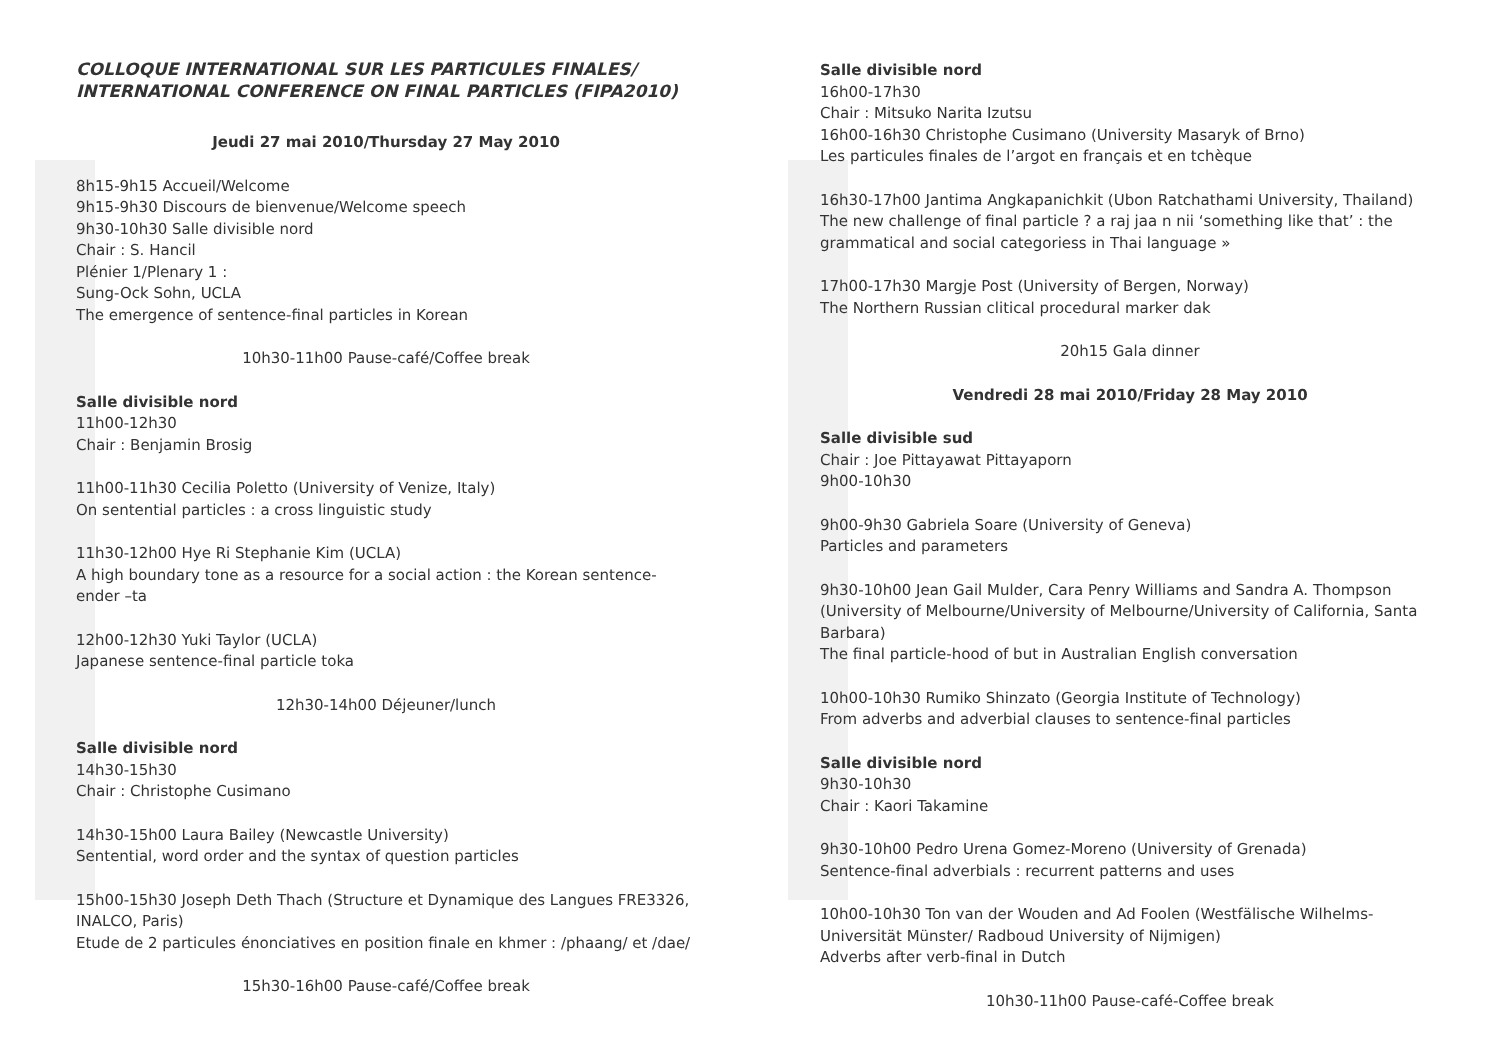COLLOQUE INTERNATIONAL SUR LES PARTICULES FINALES/
INTERNATIONAL CONFERENCE ON FINAL PARTICLES (FIPA2010)
Jeudi 27 mai 2010/Thursday 27 May 2010
8h15-9h15 Accueil/Welcome
9h15-9h30 Discours de bienvenue/Welcome speech
9h30-10h30 Salle divisible nord
Chair : S. Hancil
Plénier 1/Plenary 1 :
Sung-Ock Sohn, UCLA
The emergence of sentence-final particles in Korean
10h30-11h00 Pause-café/Coffee break
Salle divisible nord
11h00-12h30
Chair : Benjamin Brosig
11h00-11h30 Cecilia Poletto (University of Venize, Italy)
On sentential particles : a cross linguistic study
11h30-12h00 Hye Ri Stephanie Kim (UCLA)
A high boundary tone as a resource for a social action : the Korean sentence-ender –ta
12h00-12h30 Yuki Taylor (UCLA)
Japanese sentence-final particle toka
12h30-14h00 Déjeuner/lunch
Salle divisible nord
14h30-15h30
Chair : Christophe Cusimano
14h30-15h00 Laura Bailey (Newcastle University)
Sentential, word order and the syntax of question particles
15h00-15h30 Joseph Deth Thach (Structure et Dynamique des Langues FRE3326, INALCO, Paris)
Etude de 2 particules énonciatives en position finale en khmer : /phaang/ et /dae/
15h30-16h00 Pause-café/Coffee break
Salle divisible nord
16h00-17h30
Chair : Mitsuko Narita Izutsu
16h00-16h30 Christophe Cusimano (University Masaryk of Brno)
Les particules finales de l’argot en français et en tchèque
16h30-17h00 Jantima Angkapanichkit (Ubon Ratchathami University, Thailand)
The new challenge of final particle ? a raj jaa n nii ‘something like that’ : the grammatical and social categoriess in Thai language »
17h00-17h30 Margje Post (University of Bergen, Norway)
The Northern Russian clitical procedural marker dak
20h15 Gala dinner
Vendredi 28 mai 2010/Friday 28 May 2010
Salle divisible sud
Chair : Joe Pittayawat Pittayaporn
9h00-10h30
9h00-9h30 Gabriela Soare (University of Geneva)
Particles and parameters
9h30-10h00 Jean Gail Mulder, Cara Penry Williams and Sandra A. Thompson (University of Melbourne/University of Melbourne/University of California, Santa Barbara)
The final particle-hood of but in Australian English conversation
10h00-10h30 Rumiko Shinzato (Georgia Institute of Technology)
From adverbs and adverbial clauses to sentence-final particles
Salle divisible nord
9h30-10h30
Chair : Kaori Takamine
9h30-10h00 Pedro Urena Gomez-Moreno (University of Grenada)
Sentence-final adverbials : recurrent patterns and uses
10h00-10h30 Ton van der Wouden and Ad Foolen (Westfälische Wilhelms-Universität Münster/ Radboud University of Nijmigen)
Adverbs after verb-final in Dutch
10h30-11h00 Pause-café-Coffee break